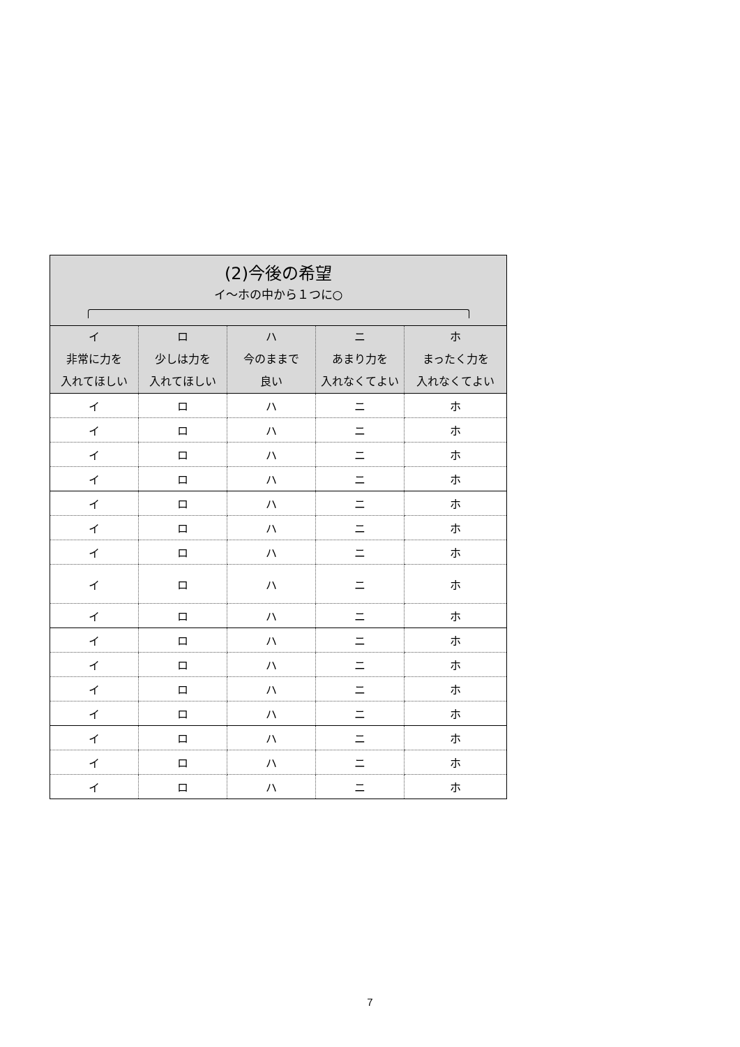| (2)今後の希望 イ～ホの中から１つに○ | | | | |
| --- | --- | --- | --- | --- |
| イ 非常に力を 入れてほしい | ロ 少しは力を 入れてほしい | ハ 今のままで 良い | ニ あまり力を 入れなくてよい | ホ まったく力を 入れなくてよい |
| イ | ロ | ハ | ニ | ホ |
| イ | ロ | ハ | ニ | ホ |
| イ | ロ | ハ | ニ | ホ |
| イ | ロ | ハ | ニ | ホ |
| イ | ロ | ハ | ニ | ホ |
| イ | ロ | ハ | ニ | ホ |
| イ | ロ | ハ | ニ | ホ |
| イ | ロ | ハ | ニ | ホ |
| イ | ロ | ハ | ニ | ホ |
| イ | ロ | ハ | ニ | ホ |
| イ | ロ | ハ | ニ | ホ |
| イ | ロ | ハ | ニ | ホ |
| イ | ロ | ハ | ニ | ホ |
| イ | ロ | ハ | ニ | ホ |
| イ | ロ | ハ | ニ | ホ |
| イ | ロ | ハ | ニ | ホ |
7